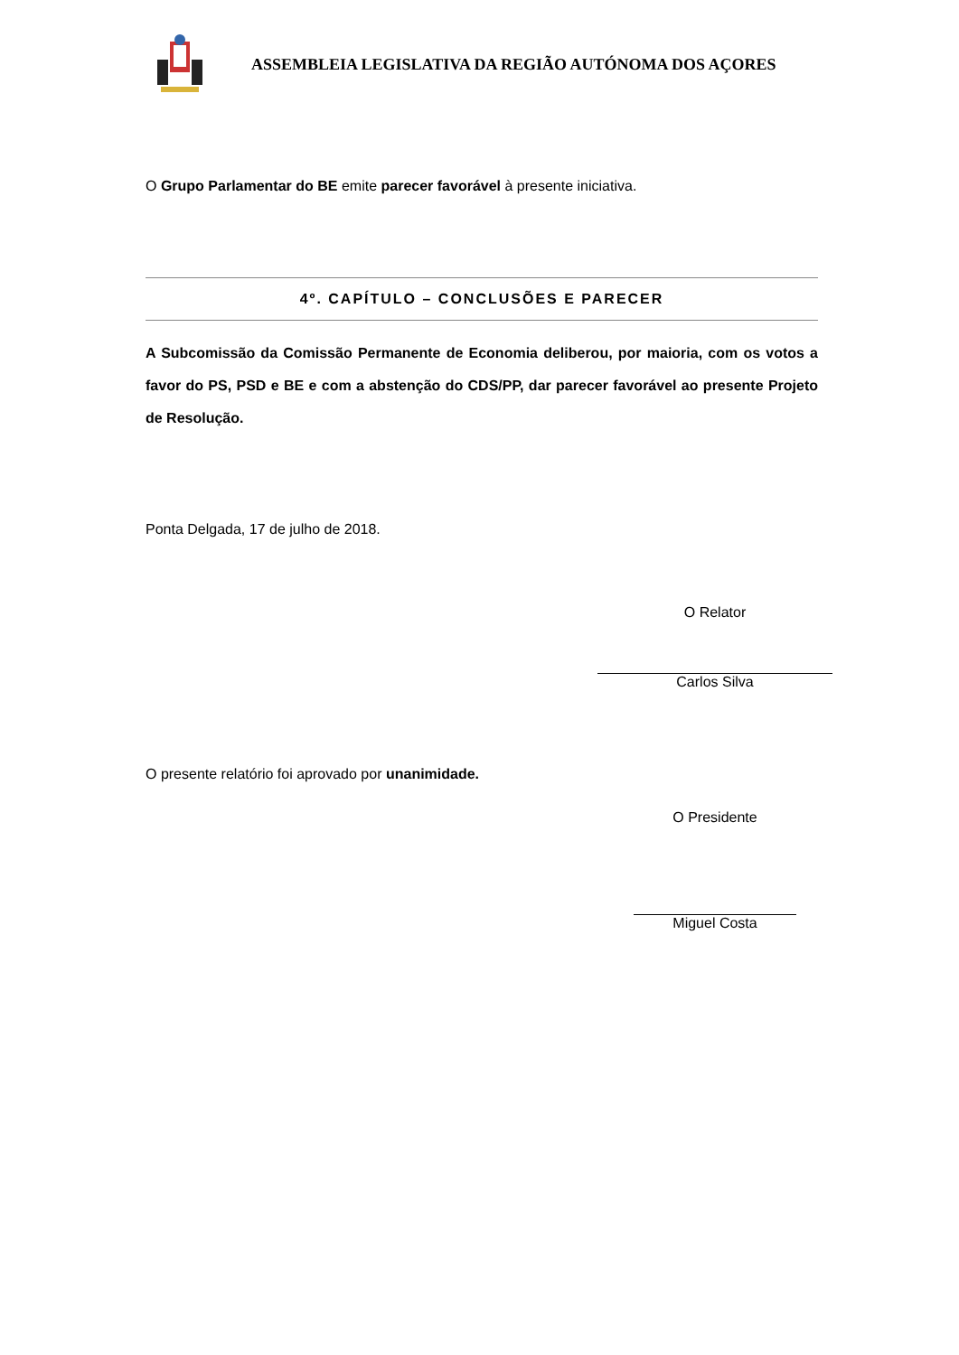ASSEMBLEIA LEGISLATIVA DA REGIÃO AUTÓNOMA DOS AÇORES
O Grupo Parlamentar do BE emite parecer favorável à presente iniciativa.
4º. CAPÍTULO – CONCLUSÕES E PARECER
A Subcomissão da Comissão Permanente de Economia deliberou, por maioria, com os votos a favor do PS, PSD e BE e com a abstenção do CDS/PP, dar parecer favorável ao presente Projeto de Resolução.
Ponta Delgada, 17 de julho de 2018.
O Relator
Carlos Silva
O presente relatório foi aprovado por unanimidade.
O Presidente
Miguel Costa